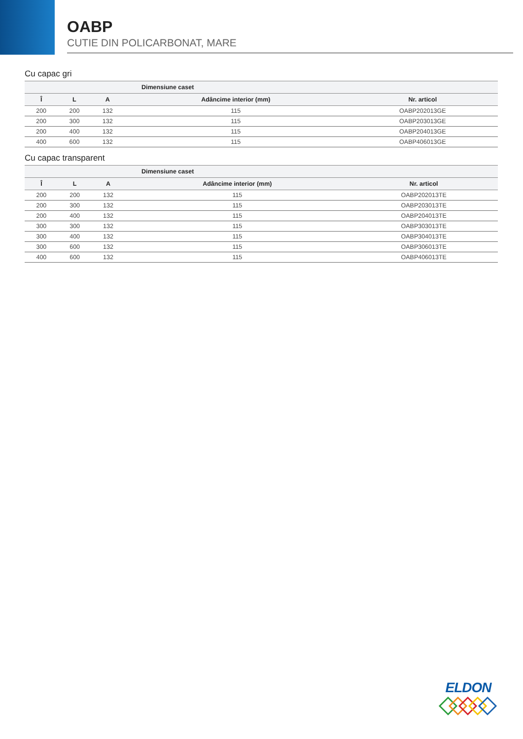OABP
CUTIE DIN POLICARBONAT, MARE
Cu capac gri
| Dimensiune caset | | | | |
| --- | --- | --- | --- | --- |
| Î | L | A | Adâncime interior (mm) | Nr. articol |
| 200 | 200 | 132 | 115 | OABP202013GE |
| 200 | 300 | 132 | 115 | OABP203013GE |
| 200 | 400 | 132 | 115 | OABP204013GE |
| 400 | 600 | 132 | 115 | OABP406013GE |
Cu capac transparent
| Dimensiune caset | | | | |
| --- | --- | --- | --- | --- |
| Î | L | A | Adâncime interior (mm) | Nr. articol |
| 200 | 200 | 132 | 115 | OABP202013TE |
| 200 | 300 | 132 | 115 | OABP203013TE |
| 200 | 400 | 132 | 115 | OABP204013TE |
| 300 | 300 | 132 | 115 | OABP303013TE |
| 300 | 400 | 132 | 115 | OABP304013TE |
| 300 | 600 | 132 | 115 | OABP306013TE |
| 400 | 600 | 132 | 115 | OABP406013TE |
ELDON